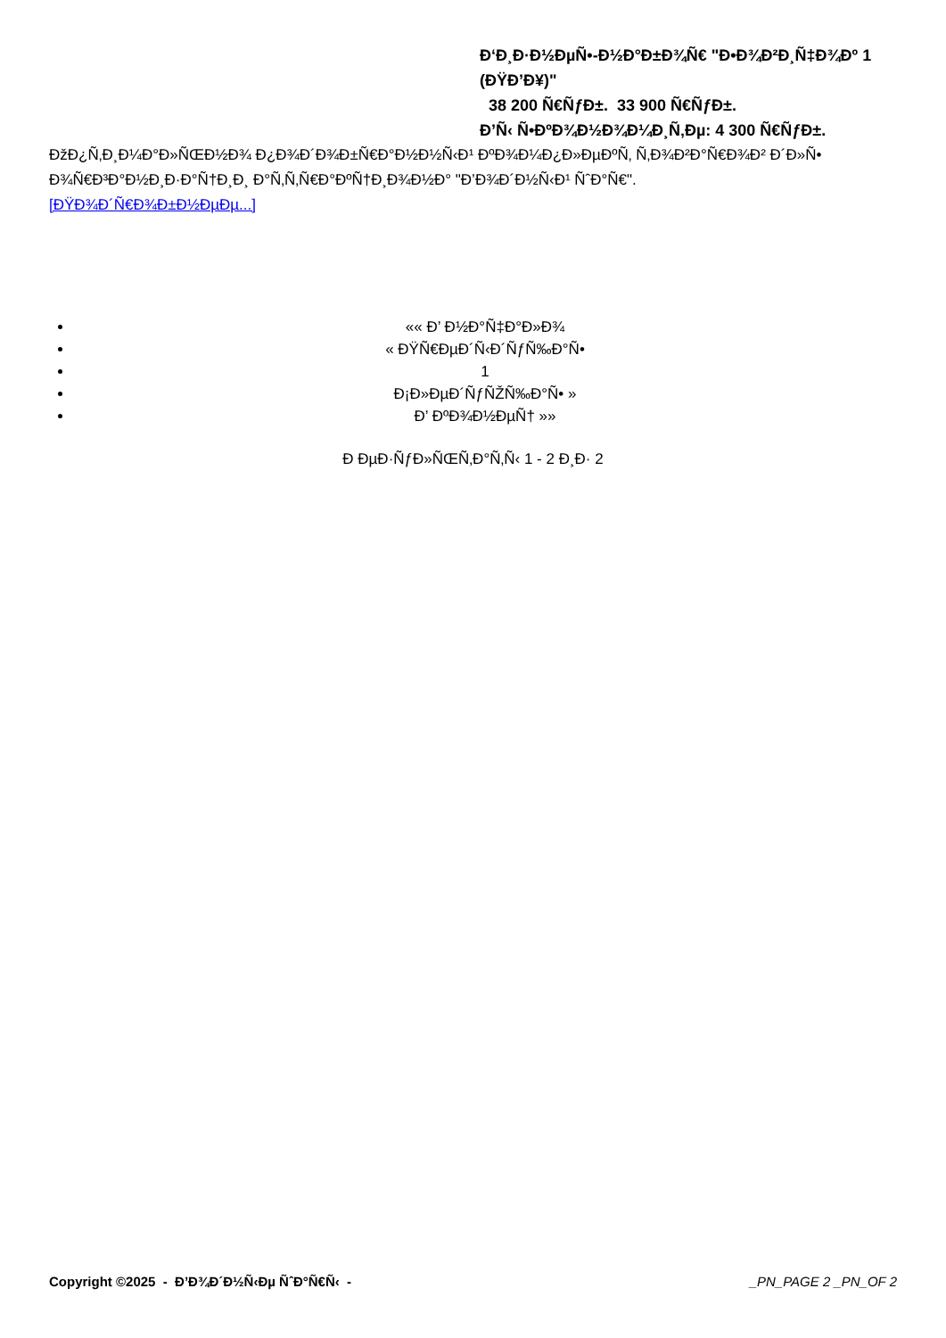Đ‘Đ¸Đ·Đ½ĐµÑ•-Đ½Đ°Đ±Đ¾Ñ€ "Đ•Đ¾Đ²Đ¸Ñ‡Đ¾Đº 1 (ĐŸĐ’Đ¥)"
38 200 Ñ€ÑƒĐ±. 33 900 Ñ€ÑƒĐ±.
Đ’Ñ‹ Ñ•ĐºĐ¾Đ½Đ¾Đ¼Đ¸Ñ‚Đµ: 4 300 Ñ€ÑƒĐ±.
ĐžĐ¿Ñ‚Đ¸Đ¼Đ°Đ»ÑŒĐ½Đ¾ Đ¿Đ¾Đ´Đ¾Đ±Ñ€Đ°Đ½Đ½Ñ‹Đ¹ ĐºĐ¾Đ¼Đ¿Đ»ĐµĐºÑ‚ Ñ‚Đ¾Đ²Đ°Ñ€Đ¾Đ² Đ´Đ»Ñ• Đ¾Ñ€Đ³Đ°Đ½Đ¸Đ·Đ°Ñ†Đ¸Đ¸ Đ°Ñ‚Ñ‚Ñ€Đ°ĐºÑ†Đ¸Đ¾Đ½Đ° "Đ’Đ¾Đ´Đ½Ñ‹Đ¹ ÑˆĐ°Ñ€".
[ĐŸĐ¾Đ´Ñ€Đ¾Đ±Đ½ĐµĐµ...]
«« Đ’ Đ½Đ°Ñ‡Đ°Đ»Đ¾
« ĐŸÑ€ĐµĐ´Ñ‹Đ´ÑƒÑ‰Đ°Ñ•
1
Đ¡Đ»ĐµĐ´ÑƒÑŽÑ‰Đ°Ñ• »
Đ’ ĐºĐ¾Đ½ĐµÑ† »»
Đ ĐµĐ·ÑƒĐ»ÑŒÑ‚Đ°Ñ‚Ñ‹ 1 - 2 Đ¸Đ· 2
Copyright ©2025 - Đ’Đ¾Đ´Đ½Ñ‹Đµ ÑˆĐ°Ñ€Ñ‹ - _PN_PAGE 2 _PN_OF 2